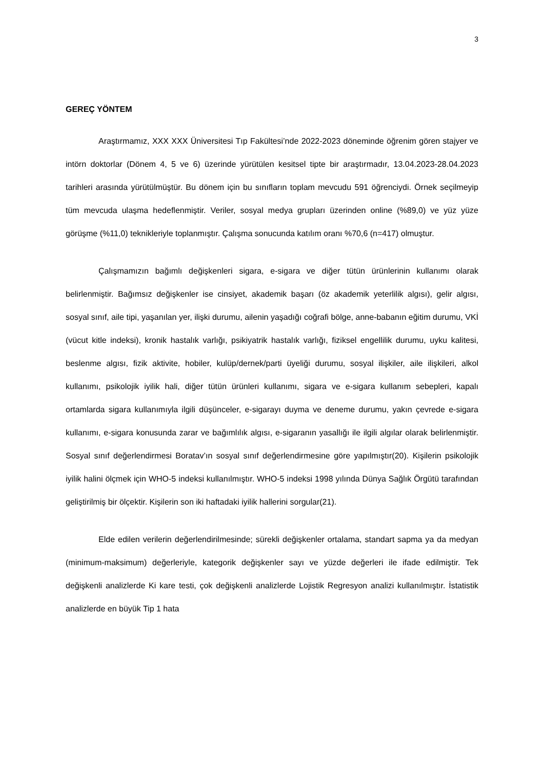3
GEREÇ YÖNTEM
Araştırmamız, XXX XXX Üniversitesi Tıp Fakültesi’nde 2022-2023 döneminde öğrenim gören stajyer ve intörn doktorlar (Dönem 4, 5 ve 6) üzerinde yürütülen kesitsel tipte bir araştırmadır, 13.04.2023-28.04.2023 tarihleri arasında yürütülmüştür. Bu dönem için bu sınıfların toplam mevcudu 591 öğrenciydi. Örnek seçilmeyip tüm mevcuda ulaşma hedeflenmiştir. Veriler, sosyal medya grupları üzerinden online (%89,0) ve yüz yüze görüşme (%11,0) teknikleriyle toplanmıştır. Çalışma sonucunda katılım oranı %70,6 (n=417) olmuştur.
Çalışmamızın bağımlı değişkenleri sigara, e-sigara ve diğer tütün ürünlerinin kullanımı olarak belirlenmiştir. Bağımsız değişkenler ise cinsiyet, akademik başarı (öz akademik yeterlilik algısı), gelir algısı, sosyal sınıf, aile tipi, yaşanılan yer, ilişki durumu, ailenin yaşadığı coğrafi bölge, anne-babanın eğitim durumu, VKİ (vücut kitle indeksi), kronik hastalık varlığı, psikiyatrik hastalık varlığı, fiziksel engellilik durumu, uyku kalitesi, beslenme algısı, fizik aktivite, hobiler, kulüp/dernek/parti üyeliği durumu, sosyal ilişkiler, aile ilişkileri, alkol kullanımı, psikolojik iyilik hali, diğer tütün ürünleri kullanımı, sigara ve e-sigara kullanım sebepleri, kapalı ortamlarda sigara kullanımıyla ilgili düşünceler, e-sigarayı duyma ve deneme durumu, yakın çevrede e-sigara kullanımı, e-sigara konusunda zarar ve bağımlılık algısı, e-sigaranın yasallığı ile ilgili algılar olarak belirlenmiştir. Sosyal sınıf değerlendirmesi Boratav’ın sosyal sınıf değerlendirmesine göre yapılmıştır(20). Kişilerin psikolojik iyilik halini ölçmek için WHO-5 indeksi kullanılmıştır. WHO-5 indeksi 1998 yılında Dünya Sağlık Örgütü tarafından geliştirilmiş bir ölçektir. Kişilerin son iki haftadaki iyilik hallerini sorgular(21).
Elde edilen verilerin değerlendirilmesinde; sürekli değişkenler ortalama, standart sapma ya da medyan (minimum-maksimum) değerleriyle, kategorik değişkenler sayı ve yüzde değerleri ile ifade edilmiştir. Tek değişkenli analizlerde Ki kare testi, çok değişkenli analizlerde Lojistik Regresyon analizi kullanılmıştır. İstatistik analizlerde en büyük Tip 1 hata